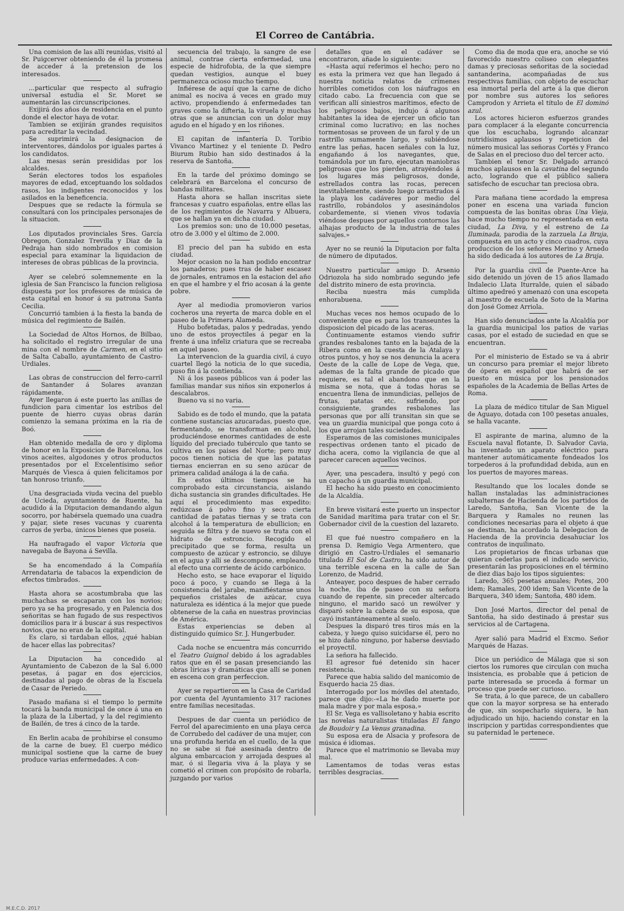El Correo de Cantábria.
Una comision de las allí reunidas, visitó al Sr. Puigcerver obteniendo de él la promesa de acceder á la pretension de los interesados.
...particular que respecto al sufragio universal estudia el Sr. Moret se aumentarán las circunscripciones.
Exijirá dos años de residencia en el punto donde el elector haya de votar.
Tambien se exijirán grandes requisitos para acreditar la vecindad.
Se suprimirá la designacion de interventores, dándolos por iguales partes á los candidatos.
Las mesas serán presididas por los alcaldes.
Serán electores todos los españoles mayores de edad, exceptuando los soldados rasos, los indigentes reconocidos y los asilados en la beneficencia.
Despues que se redacte la fórmula se consultará con los principales personajes de la situacion.
Los diputados provinciales Sres. García Obregon, Gonzalez Trevilla y Diaz de la Pedraja han sido nombrados en comision especial para examinar la liquidacion de intereses de obras públicas de la provincia.
Ayer se celebró solemnemente en la iglesia de San Francisco la funcion religiosa dispuesta por los profesores de música de esta capital en honor á su patrona Santa Cecilia.
Concurrió tambien á la fiesta la banda de música del regimiento de Bailén.
La Sociedad de Altos Hornos, de Bilbao, ha solicitado el registro irregular de una mina con el nombre de Carmen, en el sitio de Salta Caballo, ayuntamiento de Castro-Urdiales.
Las obras de construccion del ferro-carril de Santander á Solares avanzan rápidamente.
Ayer llegaron á este puerto las anillas de fundicion para cimentar los estribos del puente de hierro cuyas obras darán comienzo la semana próxima en la ria de Boó.
Han obtenido medalla de oro y diploma de honor en la Exposicion de Barcelona, los vinos aceites, algodones y otros productos presentados por el Excelentísimo señor Marqués de Viesca á quien felicitamos por tan honroso triunfo.
Una desgraciada viuda vecina del pueblo de Ucieda, ayuntamiento de Ruente, ha acudido á la Diputacion demandando algun socorro, por habérsela quemado una cuadra y pajar, siete reses vacunas y cuarenta carros de yerba, únicos bienes que poseia.
Ha naufragado el vapor Victoria que navegaba de Bayona á Sevilla.
Se ha encomendado á la Compañía Arrendataria de tabacos la expendicion de efectos timbrados.
Hasta ahora se acostumbraba que las muchachas se escaparan con los novios; pero ya se ha progresado, y en Palencia dos señoritas se han fugado de sus respectivos domicilios para ir á buscar á sus respectivos novios, que no eran de la capital.
Es claro, si tardaban ellos, ¿qué habian de hacer ellas las pobrecitas?
La Diputacion ha concedido al Ayuntamiento de Cabezon de la Sal 6.000 pesetas, á pagar en dos ejercicios, destinadas al pago de obras de la Escuela de Casar de Periedo.
Pasado mañana si el tiempo lo permite tocará la banda municipal de once á una en la plaza de la Libertad, y la del regimiento de Bailén, de tres á cinco de la tarde.
En Berlin acaba de prohibirse el consumo de la carne de buey. El cuerpo médico municipal sostiene que la carne de buey produce varias enfermedades. A con-
secuencia del trabajo, la sangre de ese animal, contrae cierta enfermedad, una especie de hidrofobia, de la que siempre quedan vestigios, aunque el buey permanezca ocioso mucho tiempo.
Infiérese de aquí que la carne de dicho animal es nociva á veces en grado muy activo, propendiendo á enfermedades tan graves como la difteria, la viruela y muchas otras que se anuncian con un dolor muy agudo en el hígado y en los riñones.
El capitan de infantería D. Toribio Vivanco Martinez y el teniente D. Pedro Biurum Rubio han sido destinados á la reserva de Santoña.
En la tarde del próximo domingo se celebrará en Barcelona el concurso de bandas militares.
Hasta ahora se hallan inscritas siete francesas y cuatro españolas, entre ellas las de los regimientos de Navarra y Albuera, que se hallan ya en dicha ciudad.
Los premios son: uno de 10.000 pesetas, otro de 3.000 y el último de 2.000.
El precio del pan ha subido en esta ciudad.
Mejor ocasion no la han podido encontrar los panaderos; pues tras de haber escasez de jornales, entramos en la estacion del año en que el hambre y el frio acosan á la gente pobre.
Ayer al mediodia promovieron varios cocheros una reyerta de marca doble en el paseo de la Primera Alameda.
Hubo bofetadas, palos y pedradas, yendo uno de estos proyectiles á pegar en la frente á una infeliz criatura que se recreaba en aquel paseo.
La intervencion de la guardia civil, á cuyo cuartel llegó la noticia de lo que sucedia, puso fin á la contienda.
Ni á los paseos públicos van á poder las familias mandar sus niños sin exponerlos á descalabros.
Bueno va si no varia.
Sabido es de todo el mundo, que la patata contiene sustancias azucaradas, puesto que, fermentando, se transforman en alcohol, produciéndose enormes cantidades de este líquido del preciado tubérculo que tanto se cultiva en los paises del Norte; pero muy pocos tienen noticia de que las patatas tiernas encierran en su seno azúcar de primera calidad análoga á la de caña.
En estos últimos tiempos se ha comprobado esta circunstancia, aislando dicha sustancia sin grandes dificultades. He aquí el procedimiento mas expedito: redúzcase á polvo fino y seco cierta cantidad de patatas tiernas y se trata con alcohol á la temperatura de ebullicion; en seguida se filtra y de nuevo se trata con el hidrato de estroncio. Recogido el precipitado que se forma, resulta un compuesto de azúcar y estroncio, se diluye en el agua y allí se descompone, empleando al efecto una corriente de ácido carbónico.
Hecho esto, se hace evaporar el líquido poco á poco, y cuando se llega á la consistencia del jarabe, manifiéstanse unos pequeños cristales de azúcar, cuya naturaleza es idéntica á la mejor que puede obtenerse de la caña en nuestras provincias de América.
Estas experiencias se deben al distinguido químico Sr. J. Hungerbuder.
Cada noche se encuentra más concurrido el Teatro Guignol debido á los agradables ratos que en él se pasan presenciando las obras líricas y dramáticas que allí se ponen en escena con gran perfeccion.
Ayer se repartieron en la Casa de Caridad por cuenta del Ayuntamiento 317 raciones entre familias necesitadas.
Despues de dar cuenta un periódico de Ferrol del aparecimiento en una playa cerca de Corrubedo del cadáver de una mujer, con una profunda herida en el cuello, de la que no se sabe si fué asesinada dentro de alguna embarcacion y arrojada despues al mar, ó si llegaria viva á la playa y se cometió el crímen con propósito de robarla, juzgando por varios
detalles que en el cadáver se encontraron, añade lo siguiente:
«Hasta aquí referimos el hecho; pero no es esta la primera vez que han llegado á nuestra noticia relatos de crímenes horribles cometidos con los náufragos en citado cabo. La frecuencia con que se verifican allí siniestros marítimos, efecto de los peligrosos bajos, indujo á algunos habitantes la idea de ejercer un oficio tan criminal como lucrativo; en las noches tormentosas se proveen de un farol y de un rastrillo sumamente largo, y subiéndose entre las peñas, hacen señales con la luz, engañando á los navegantes, que, tomándola por un faro, ejecutan maniobras peligrosas que los pierden, atrayéndoles á los lugares más peligrosos, donde, estrellados contra las rocas, perecen inevitablemente, siendo luego arrastrados á la playa los cadáveres por medio del rastrillo, robándolos y asesinándolos cobardemente, si vienen vivos todavía viéndose despues por aquellos contornos las alhajas producto de la industria de tales salvajes.»
Ayer no se reunió la Diputacion por falta de número de diputados.
Nuestro particular amigo D. Arsenio Odriozola ha sido nombrado segundo jefe del distrito minero de esta provincia.
Reciba nuestra más cumplida enhorabuena.
Muchas veces nos hemos ocupado de lo conveniente que es para los transeuntes la disposicion del picado de las aceras.
Continuamente estamos viendo sufrir grandes resbalones tanto en la bajada de la Ribera como en la cuesta de la Atalaya y otros puntos, y hoy se nos denuncia la acera Oeste de la calle de Lope de Vega, que, ademas de la falta grande de picado que requiere, es tal el abandono que en la misma se nota, que á todas horas se encuentra llena de inmundicias, pellejos de frutas, patatas etc. sufriendo, por consiguiente, grandes resbalones las personas que por allí transitan sin que se vea un guardia municipal que ponga coto á los que arrojan tales suciedades.
Esperamos de las comisiones municipales respectivas ordenen tanto el picado de dicha acera, como la vigilancia de que al parecer carecen aquellos vecinos.
Ayer, una pescadera, insultó y pegó con un capacho á un guardia municipal.
El hecho ha sido puesto en conocimiento de la Alcaldía.
En breve visitará este puerto un inspector de Sanidad marítima para tratar con el Sr. Gobernador civil de la cuestion del lazareto.
El que fué nuestro compañero en la prensa D. Remigio Vega Armentero, que dirigió en Castro-Urdiales el semanario titulado El Sol de Castro, ha sido autor de una terrible escena en la calle de San Lorenzo, de Madrid.
Anteayer, poco despues de haber cerrado la noche, iba de paseo con su señora cuando de repente, sin preceder altercado ninguno, el marido sacó un rewólver y disparó sobre la cabeza de su esposa, que cayó instantáneamente al suelo.
Despues la disparó tres tiros más en la cabeza, y luego quiso suicidarse él, pero no se hizo daño ninguno, por haberse desviado el proyectil.
La señora ha fallecido.
El agresor fué detenido sin hacer resistencia.
Parece que habia salido del manicomio de Esquerdo hacia 25 dias.
Interrogado por los móviles del atentado, parece que dijo:-«La he dado muerte por mala madre y por mala esposa.»
El Sr. Vega es vallisoletano y habia escrito las novelas naturalistas tituladas El fango de Boudoir y La Venus granadina.
Su esposa era de Alsacia y profesora de música é idiomas.
Parece que el matrimonio se llevaba muy mal.
Lamentamos de todas veras estas terribles desgracias.
Como dia de moda que era, anoche se vió favorecido nuestro coliseo con elegantes damas y preciosas señoritas de la sociedad santanderina, acompañadas de sus respectivas familias, con objeto de escuchar esa inmortal perla del arte á la que dieron por nombre sus autores los señores Camprodon y Arrieta el título de El dominó azul.
Los actores hicieron esfuerzos grandes para complacer á la elegante concurrencia que los escuchaba, logrando alcanzar nutridísimos aplausos y repeticion del número musical las señoras Cortés y Franco de Salas en el precioso duo del tercer acto.
Tambien el tenor Sr. Delgado arrancó muchos aplausos en la cavatina del segundo acto, logrando que el público saliera satisfecho de escuchar tan preciosa obra.
Para mañana tiene acordado la empresa poner en escena una variada funcion compuesta de las bonitas obras Una Vieja, hace mucho tiempo no representada en esta ciudad, La Diva, y el estreno de La Iluminada, parodia de la zarzuela La Bruja, compuesta en un acto y cinco cuadros, cuya produccion de los señores Merino y Arnedo ha sido dedicada á los autores de La Bruja.
Por la guardia civil de Puente-Arce ha sido detenido un jóven de 15 años llamado Indalecio Llata Iturralde, quien el sábado último apedreó y amenazó con una escopeta al maestro de escuela de Soto de la Marina don José Gomez Arriola.
Han sido denunciados ante la Alcaldía por la guardia municipal los patios de varias casas, por el estado de suciedad en que se encuentran.
Por el ministerio de Estado se va á abrir un concurso para premiar el mejor libreto de ópera en español que habrá de ser puesto en música por los pensionados españoles de la Academia de Bellas Artes de Roma.
La plaza de médico titular de San Miguel de Aguayo, dotada con 100 pesetas anuales, se halla vacante.
El aspirante de marina, alumno de la Escuela naval flotante, D. Salvador Cavia, ha inventado un aparato eléctrico para mantener automáticamente fondeados los torpederos á la profundidad debida, aun en los puertos de mayores mareas.
Resultando que los locales donde se hallan instaladas las administraciones subalternas de Hacienda de los partidos de Laredo, Santoña, San Vicente de la Barquera y Ramales no reunen las condiciones necesarias para el objeto á que se destinan, ha acordado la Delegacion de Hacienda de la provincia desahuciar los contratos de inquilinato.
Los propietarios de fincas urbanas que quieran cederlas para el indicado servicio, presentarán las proposiciones en el término de diez dias bajo los tipos siguientes:
Laredo, 365 pesetas anuales; Potes, 200 idem; Ramales, 200 idem; San Vicente de la Barquera, 340 idem; Santoña, 480 idem.
Don José Martos, director del penal de Santoña, ha sido destinado á prestar sus servicios al de Cartagena.
Ayer salió para Madrid el Excmo. Señor Marqués de Hazas.
Dice un periódico de Málaga que si son ciertos los rumores que circulan con mucha insistencia, es probable que á peticion de parte interesada se proceda á formar un proceso que puede ser curioso.
Se trata, á lo que parece, de un caballero que con la mayor sorpresa se ha enterado de que, sin sospecharlo siquiera, le han adjudicado un hijo, haciendo constar en la inscripcion y partidas correspondientes que su paternidad le pertenece.
M.E.C.D. 2017